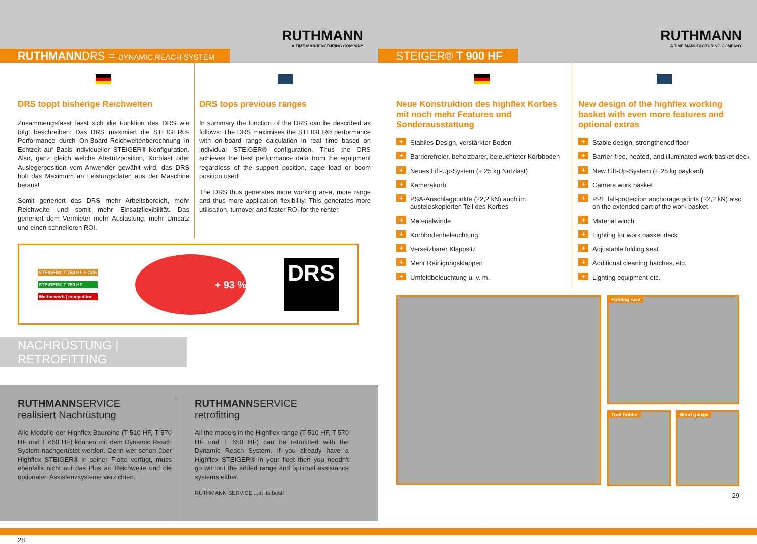RUTHMANNDRS = DYNAMIC REACH SYSTEM
RUTHMANN
A TIME MANUFACTURING COMPANY
STEIGER® T 900 HF
RUTHMANN
A TIME MANUFACTURING COMPANY
DRS toppt bisherige Reichweiten
Zusammengefasst lässt sich die Funktion des DRS wie folgt beschreiben: Das DRS maximiert die STEIGER®-Performance durch On-Board-Reichweitenberechnung in Echtzeit auf Basis individueller STEIGER®-Konfiguration. Also, ganz gleich welche Abstützposition, Korblast oder Auslegerposition vom Anwender gewählt wird, das DRS holt das Maximum an Leistungsdaten aus der Maschine heraus!
Somit generiert das DRS mehr Arbeitsbereich, mehr Reichweite und somit mehr Einsatzflexibilität. Das generiert dem Vermieter mehr Auslastung, mehr Umsatz und einen schnelleren ROI.
DRS tops previous ranges
In summary the function of the DRS can be described as follows: The DRS maximises the STEIGER® performance with on-board range calculation in real time based on individual STEIGER® configuration. Thus the DRS achieves the best performance data from the equipment regardless of the support position, cage load or boom position used!
The DRS thus generates more working area, more range and thus more application flexibility. This generates more utilisation, turnover and faster ROI for the renter.
STEIGER® T 750 HF + DRS
STEIGER® T 750 HF
Wettbewerb | competitor
+ 93 %
DRS
NACHRÜSTUNG | RETROFITTING
RUTHMANNSERVICE
realisiert Nachrüstung
Alle Modelle der Highflex Baureihe (T 510 HF, T 570 HF und T 650 HF) können mit dem Dynamic Reach System nachgerüstet werden. Denn wer schon über Highflex STEIGER® in seiner Flotte verfügt, muss ebenfalls nicht auf das Plus an Reichweite und die optionalen Assistenzsysteme verzichten.
RUTHMANNSERVICE
retrofitting
All the models in the Highflex range (T 510 HF, T 570 HF und T 650 HF) can be retrofitted with the Dynamic Reach System. If you already have a Highflex STEIGER® in your fleet then you needn't go without the added range and optional assistance systems either.
RUTHMANN SERVICE ...at its best!
28
Neue Konstruktion des highflex Korbes mit noch mehr Features und Sonderausstattung
+ Stabiles Design, verstärkter Boden
+ Barrierefreier, beheizbarer, beleuchteter Korbboden
+ Neues Lift-Up-System (+ 25 kg Nutzlast)
+ Kamerakorb
+ PSA-Anschlagpunkte (22,2 kN) auch im austeleskopierten Teil des Korbes
+ Materialwinde
+ Korbbodenbeleuchtung
+ Versetzbarer Klappsitz
+ Mehr Reinigungsklappen
+ Umfeldbeleuchtung u. v. m.
New design of the highflex working basket with even more features and optional extras
+ Stable design, strengthened floor
+ Barrier-free, heated, and illuminated work basket deck
+ New Lift-Up-System (+ 25 kg payload)
+ Camera work basket
+ PPE fall-protection anchorage points (22,2 kN) also on the extended part of the work basket
+ Material winch
+ Lighting for work basket deck
+ Adjustable folding seat
+ Additional cleaning hatches, etc.
+ Lighting equipment etc.
Folding seat
Tool holder Wind gauge
29